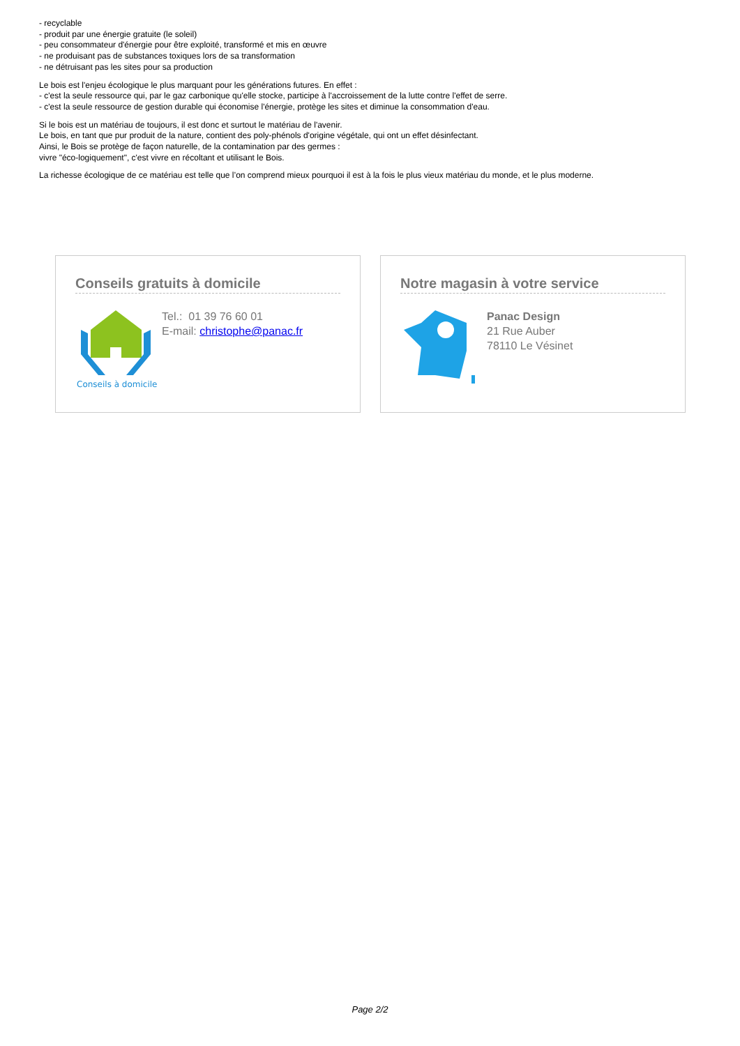- recyclable
- produit par une énergie gratuite (le soleil)
- peu consommateur d'énergie pour être exploité, transformé et mis en œuvre
- ne produisant pas de substances toxiques lors de sa transformation
- ne détruisant pas les sites pour sa production
Le bois est l'enjeu écologique le plus marquant pour les générations futures. En effet :
- c'est la seule ressource qui, par le gaz carbonique qu'elle stocke, participe à l'accroissement de la lutte contre l'effet de serre.
- c'est la seule ressource de gestion durable qui économise l'énergie, protège les sites et diminue la consommation d'eau.
Si le bois est un matériau de toujours, il est donc et surtout le matériau de l'avenir.
Le bois, en tant que pur produit de la nature, contient des poly-phénols d'origine végétale, qui ont un effet désinfectant.
Ainsi, le Bois se protège de façon naturelle, de la contamination par des germes :
vivre "éco-logiquement", c'est vivre en récoltant et utilisant le Bois.
La richesse écologique de ce matériau est telle que l’on comprend mieux pourquoi il est à la fois le plus vieux matériau du monde, et le plus moderne.
Conseils gratuits à domicile
Conseils à domicile
Tel.: 01 39 76 60 01
E-mail: christophe@panac.fr
Notre magasin à votre service
Panac Design
21 Rue Auber
78110 Le Vésinet
Page 2/2